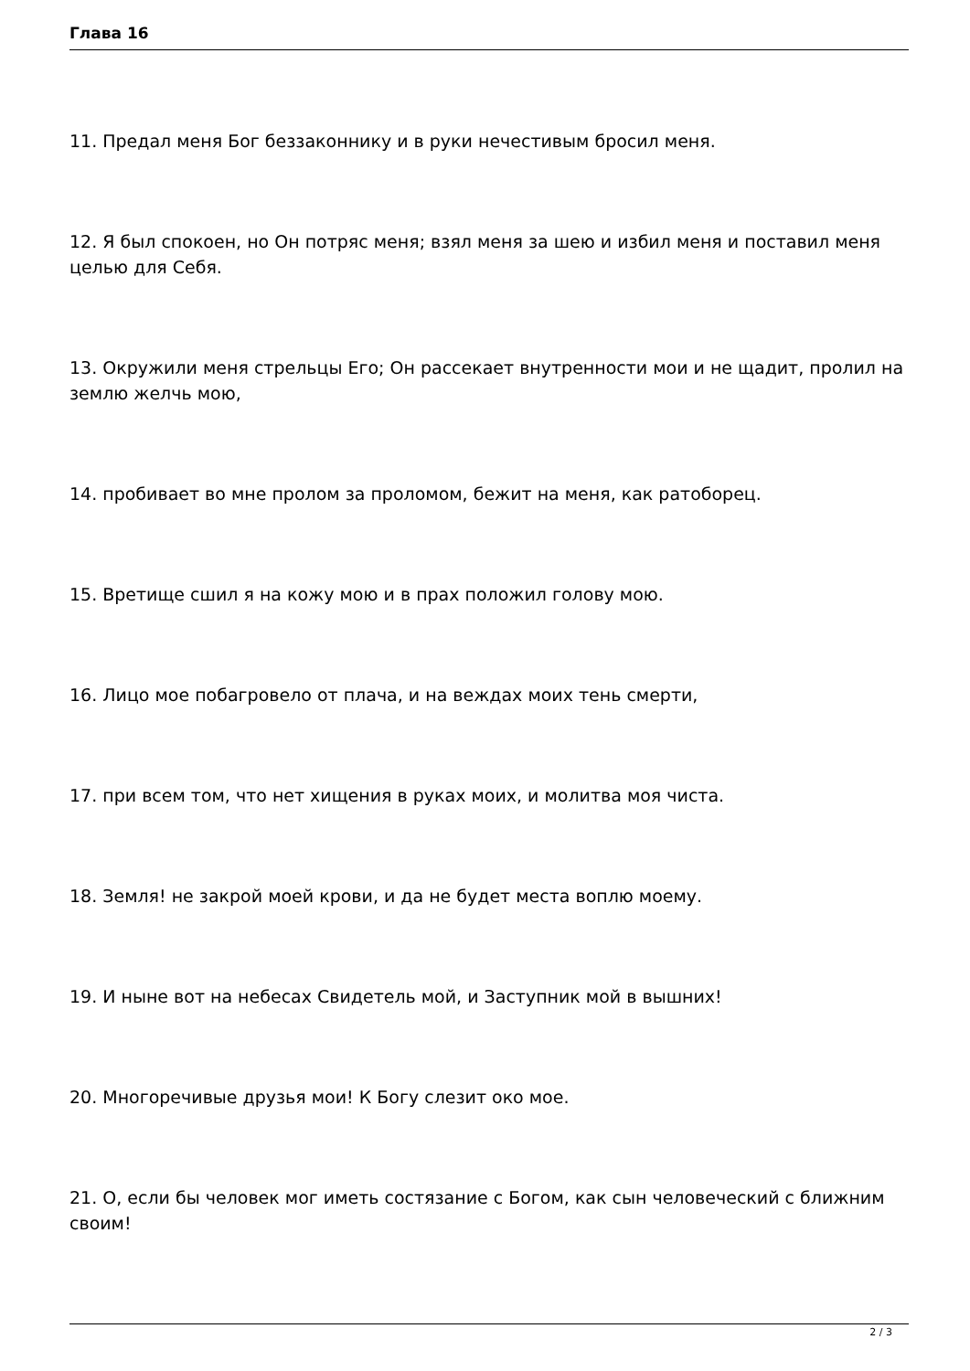Глава 16
11. Предал меня Бог беззаконнику и в руки нечестивым бросил меня.
12. Я был спокоен, но Он потряс меня; взял меня за шею и избил меня и поставил меня целью для Себя.
13. Окружили меня стрельцы Его; Он рассекает внутренности мои и не щадит, пролил на землю желчь мою,
14. пробивает во мне пролом за проломом, бежит на меня, как ратоборец.
15. Вретище сшил я на кожу мою и в прах положил голову мою.
16. Лицо мое побагровело от плача, и на веждах моих тень смерти,
17. при всем том, что нет хищения в руках моих, и молитва моя чиста.
18. Земля! не закрой моей крови, и да не будет места воплю моему.
19. И ныне вот на небесах Свидетель мой, и Заступник мой в вышних!
20. Многоречивые друзья мои! К Богу слезит око мое.
21. О, если бы человек мог иметь состязание с Богом, как сын человеческий с ближним своим!
2 / 3